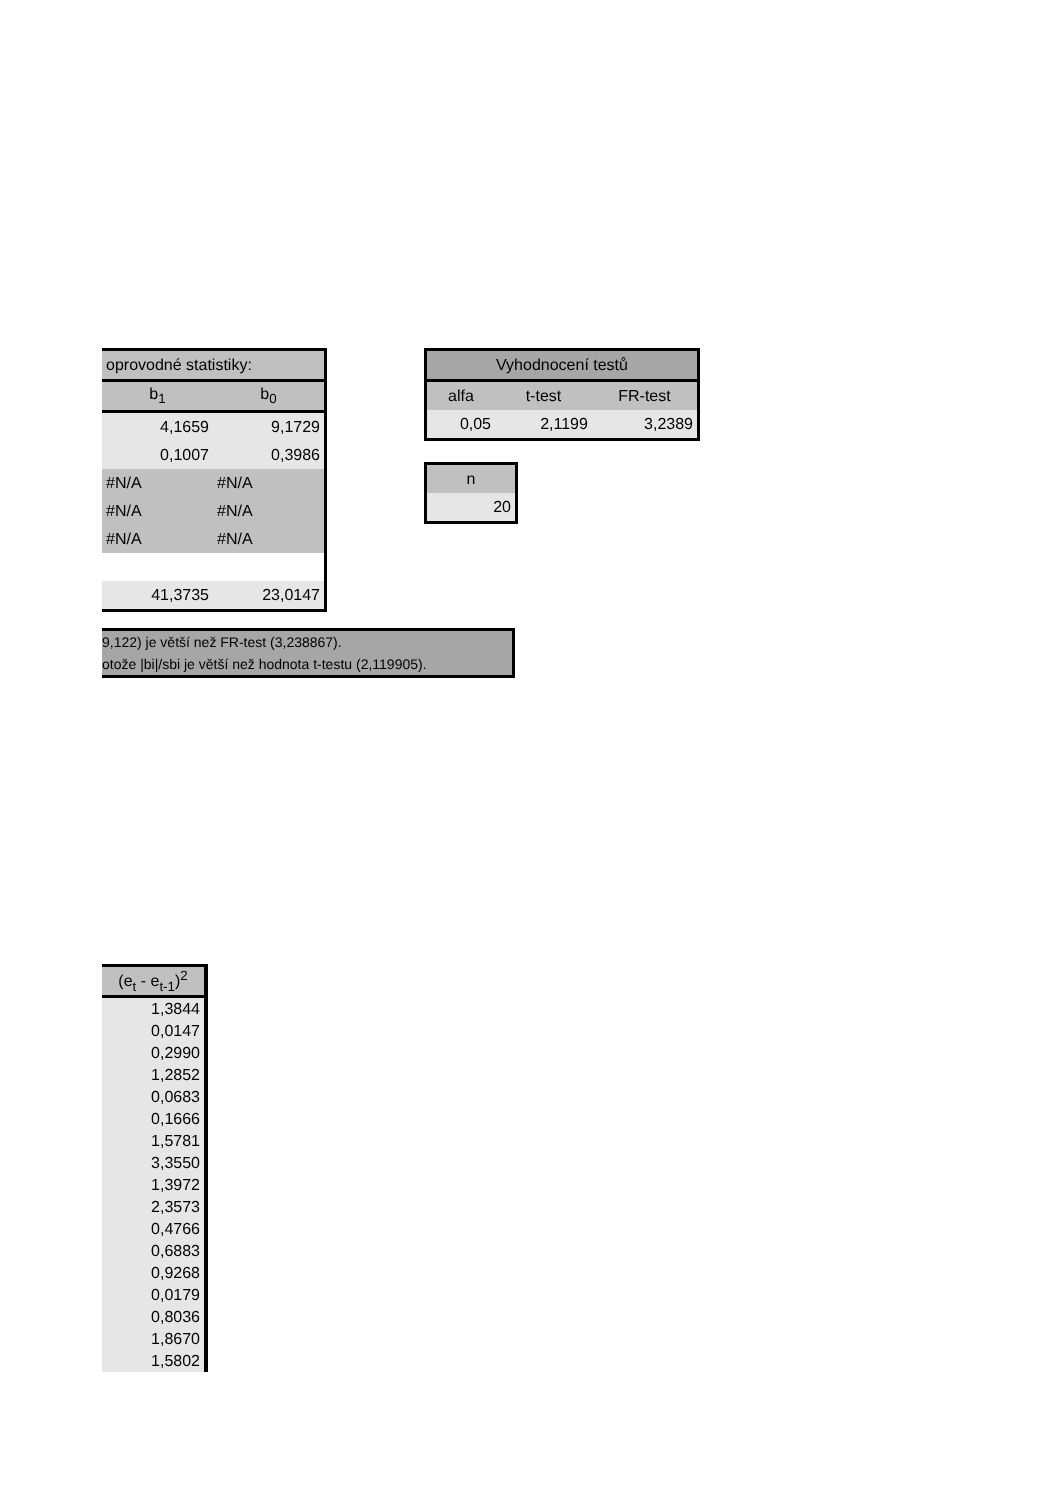| oprovodné statistiky: | |
| --- | --- |
| b<sub>1</sub> | b<sub>0</sub> |
| 4,1659 | 9,1729 |
| 0,1007 | 0,3986 |
| #N/A | #N/A |
| #N/A | #N/A |
| #N/A | #N/A |
| 41,3735 | 23,0147 |
| Vyhodnocení testů | | |
| --- | --- | --- |
| alfa | t-test | FR-test |
| 0,05 | 2,1199 | 3,2389 |
| n |
| --- |
| 20 |
9,122) je větší než FR-test (3,238867).
otože |bi|/sbi je větší než hodnota t-testu (2,119905).
| (e<sub>t</sub> - e<sub>t-1</sub>)<sup>2</sup> |
| --- |
| 1,3844 |
| 0,0147 |
| 0,2990 |
| 1,2852 |
| 0,0683 |
| 0,1666 |
| 1,5781 |
| 3,3550 |
| 1,3972 |
| 2,3573 |
| 0,4766 |
| 0,6883 |
| 0,9268 |
| 0,0179 |
| 0,8036 |
| 1,8670 |
| 1,5802 |